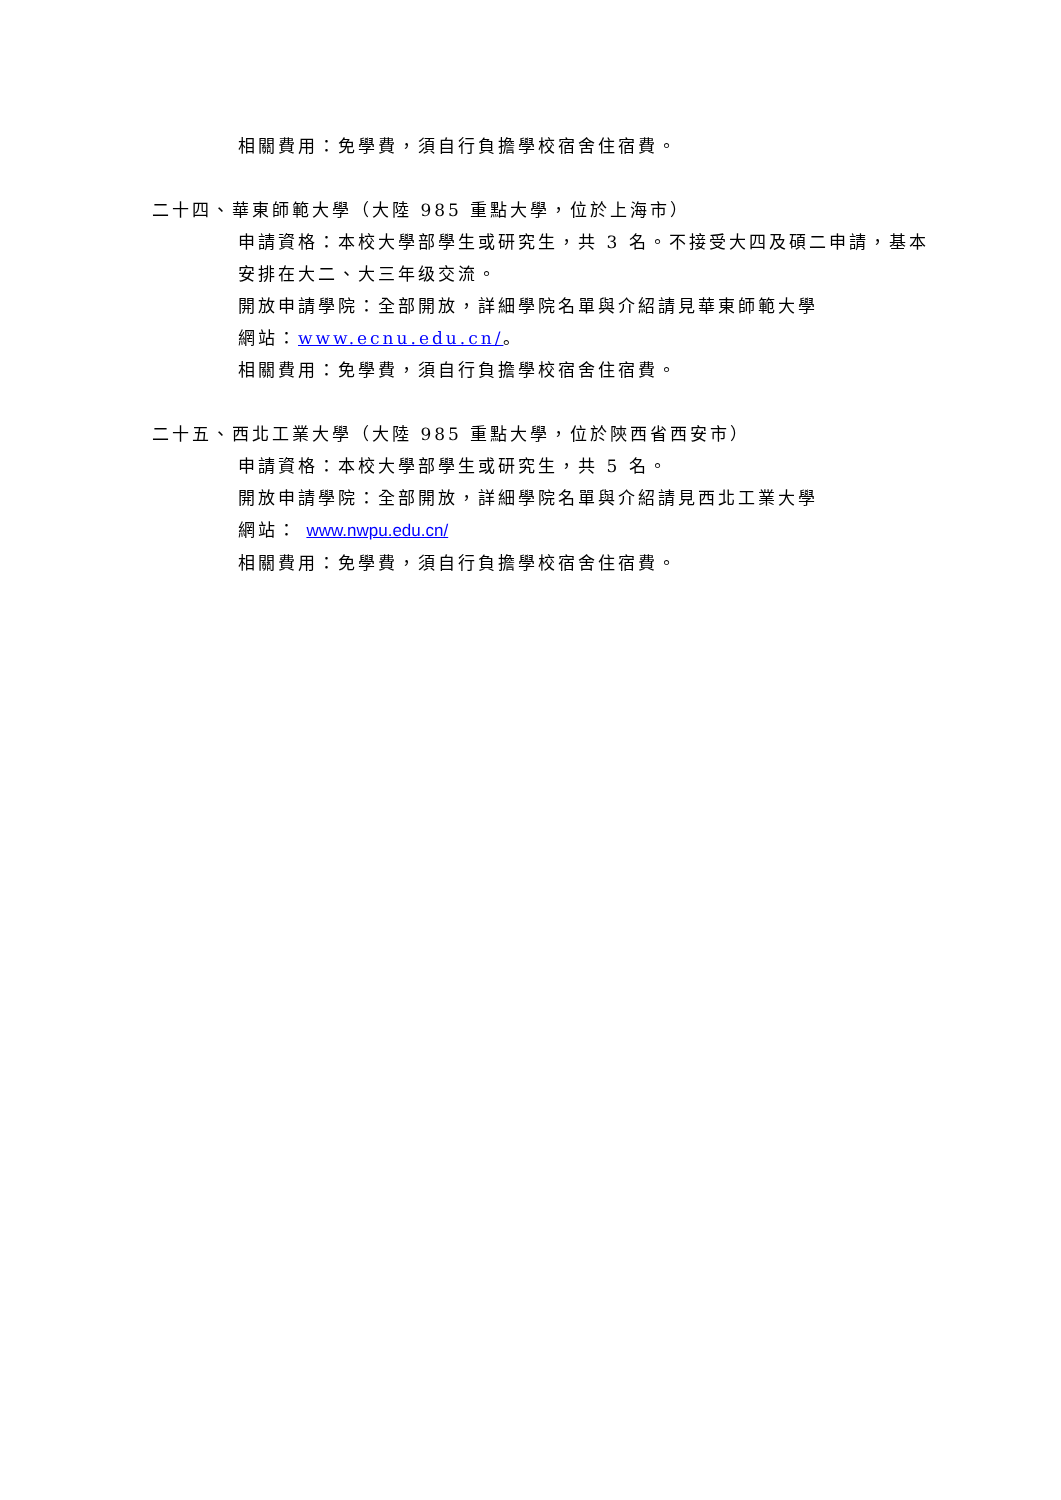相關費用：免學費，須自行負擔學校宿舍住宿費。
二十四、華東師範大學（大陸 985 重點大學，位於上海市）
申請資格：本校大學部學生或研究生，共 3 名。不接受大四及碩二申請，基本安排在大二、大三年级交流。
開放申請學院：全部開放，詳細學院名單與介紹請見華東師範大學
網站：www.ecnu.edu.cn/。
相關費用：免學費，須自行負擔學校宿舍住宿費。
二十五、西北工業大學（大陸 985 重點大學，位於陝西省西安市）
申請資格：本校大學部學生或研究生，共 5 名。
開放申請學院：全部開放，詳細學院名單與介紹請見西北工業大學
網站： www.nwpu.edu.cn/
相關費用：免學費，須自行負擔學校宿舍住宿費。